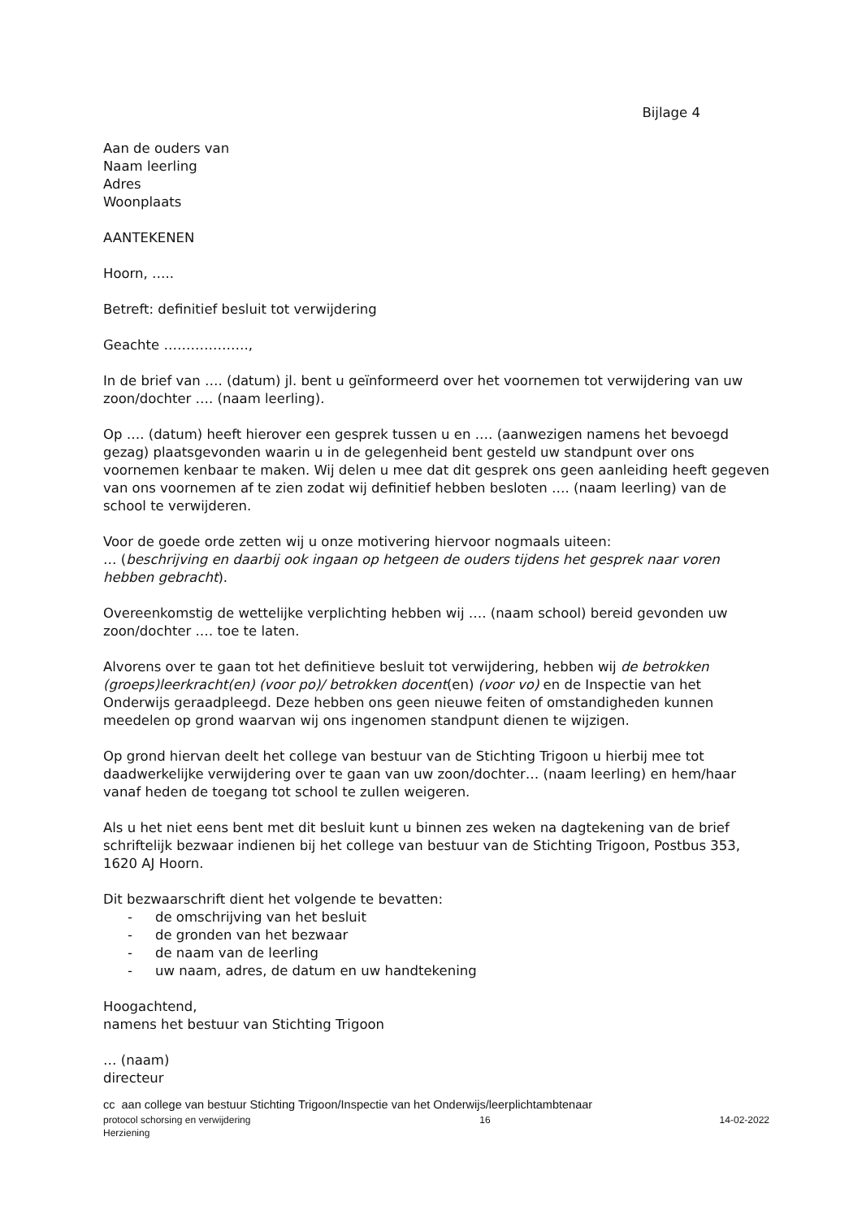Bijlage 4
Aan de ouders van
Naam leerling
Adres
Woonplaats
AANTEKENEN
Hoorn, …..
Betreft: definitief besluit tot verwijdering
Geachte ……………….,
In de brief van …. (datum) jl. bent u geïnformeerd over het voornemen tot verwijdering van uw zoon/dochter …. (naam leerling).
Op …. (datum) heeft hierover een gesprek tussen u en .… (aanwezigen namens het bevoegd gezag) plaatsgevonden waarin u in de gelegenheid bent gesteld uw standpunt over ons voornemen kenbaar te maken. Wij delen u mee dat dit gesprek ons geen aanleiding heeft gegeven van ons voornemen af te zien zodat wij definitief hebben besloten …. (naam leerling) van de school te verwijderen.
Voor de goede orde zetten wij u onze motivering hiervoor nogmaals uiteen:
… (beschrijving en daarbij ook ingaan op hetgeen de ouders tijdens het gesprek naar voren hebben gebracht).
Overeenkomstig de wettelijke verplichting hebben wij …. (naam school) bereid gevonden uw zoon/dochter .… toe te laten.
Alvorens over te gaan tot het definitieve besluit tot verwijdering, hebben wij de betrokken (groeps)leerkracht(en) (voor po)/ betrokken docent(en) (voor vo) en de Inspectie van het Onderwijs geraadpleegd. Deze hebben ons geen nieuwe feiten of omstandigheden kunnen meedelen op grond waarvan wij ons ingenomen standpunt dienen te wijzigen.
Op grond hiervan deelt het college van bestuur van de Stichting Trigoon u hierbij mee tot daadwerkelijke verwijdering over te gaan van uw zoon/dochter… (naam leerling) en hem/haar vanaf heden de toegang tot school te zullen weigeren.
Als u het niet eens bent met dit besluit kunt u binnen zes weken na dagtekening van de brief schriftelijk bezwaar indienen bij het college van bestuur van de Stichting Trigoon, Postbus 353, 1620 AJ Hoorn.
Dit bezwaarschrift dient het volgende te bevatten:
- de omschrijving van het besluit
- de gronden van het bezwaar
- de naam van de leerling
- uw naam, adres, de datum en uw handtekening
Hoogachtend,
namens het bestuur van Stichting Trigoon
… (naam)
directeur
cc aan college van bestuur Stichting Trigoon/Inspectie van het Onderwijs/leerplichtambtenaar
protocol schorsing en verwijdering 16 14-02-2022
Herziening